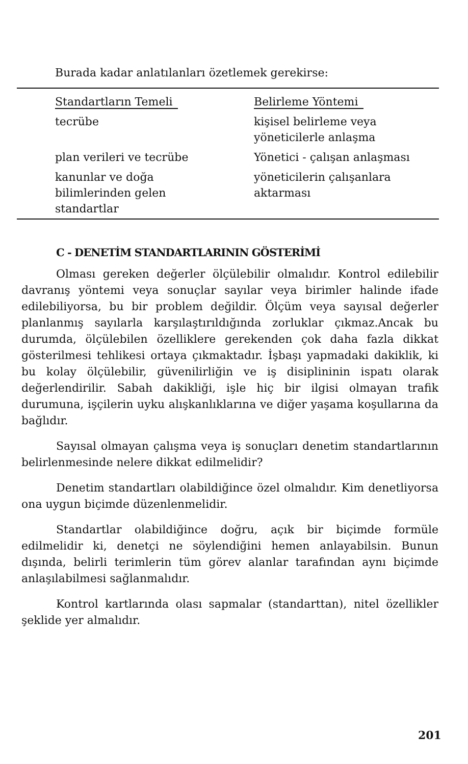Burada kadar anlatılanları özetlemek gerekirse:
| Standartların Temeli | Belirleme Yöntemi |
| --- | --- |
| tecrübe | kişisel belirleme veya yöneticilerle anlaşma |
| plan verileri ve tecrübe | Yönetici - çalışan anlaşması |
| kanunlar ve doğa bilimlerinden gelen standartlar | yöneticilerin çalışanlara aktarması |
C - DENETİM STANDARTLARININ GÖSTERİMİ
Olması gereken değerler ölçülebilir olmalıdır. Kontrol edilebilir davranış yöntemi veya sonuçlar sayılar veya birimler halinde ifade edilebiliyorsa, bu bir problem değildir. Ölçüm veya sayısal değerler planlanmış sayılarla karşılaştırıldığında zorluklar çıkmaz.Ancak bu durumda, ölçülebilen özelliklere gerekenden çok daha fazla dikkat gösterilmesi tehlikesi ortaya çıkmaktadır. İşbaşı yapmadaki dakiklik, ki bu kolay ölçülebilir, güvenilirliğin ve iş disiplininin ispatı olarak değerlendirilir. Sabah dakikliği, işle hiç bir ilgisi olmayan trafik durumuna, işçilerin uyku alışkanlıklarına ve diğer yaşama koşullarına da bağlıdır.
Sayısal olmayan çalışma veya iş sonuçları denetim standartlarının belirlenmesinde nelere dikkat edilmelidir?
Denetim standartları olabildiğince özel olmalıdır. Kim denetliyorsa ona uygun biçimde düzenlenmelidir.
Standartlar olabildiğince doğru, açık bir biçimde formüle edilmelidir ki, denetçi ne söylendiğini hemen anlayabilsin. Bunun dışında, belirli terimlerin tüm görev alanlar tarafından aynı biçimde anlaşılabilmesi sağlanmalıdır.
Kontrol kartlarında olası sapmalar (standarttan), nitel özellikler şeklide yer almalıdır.
201